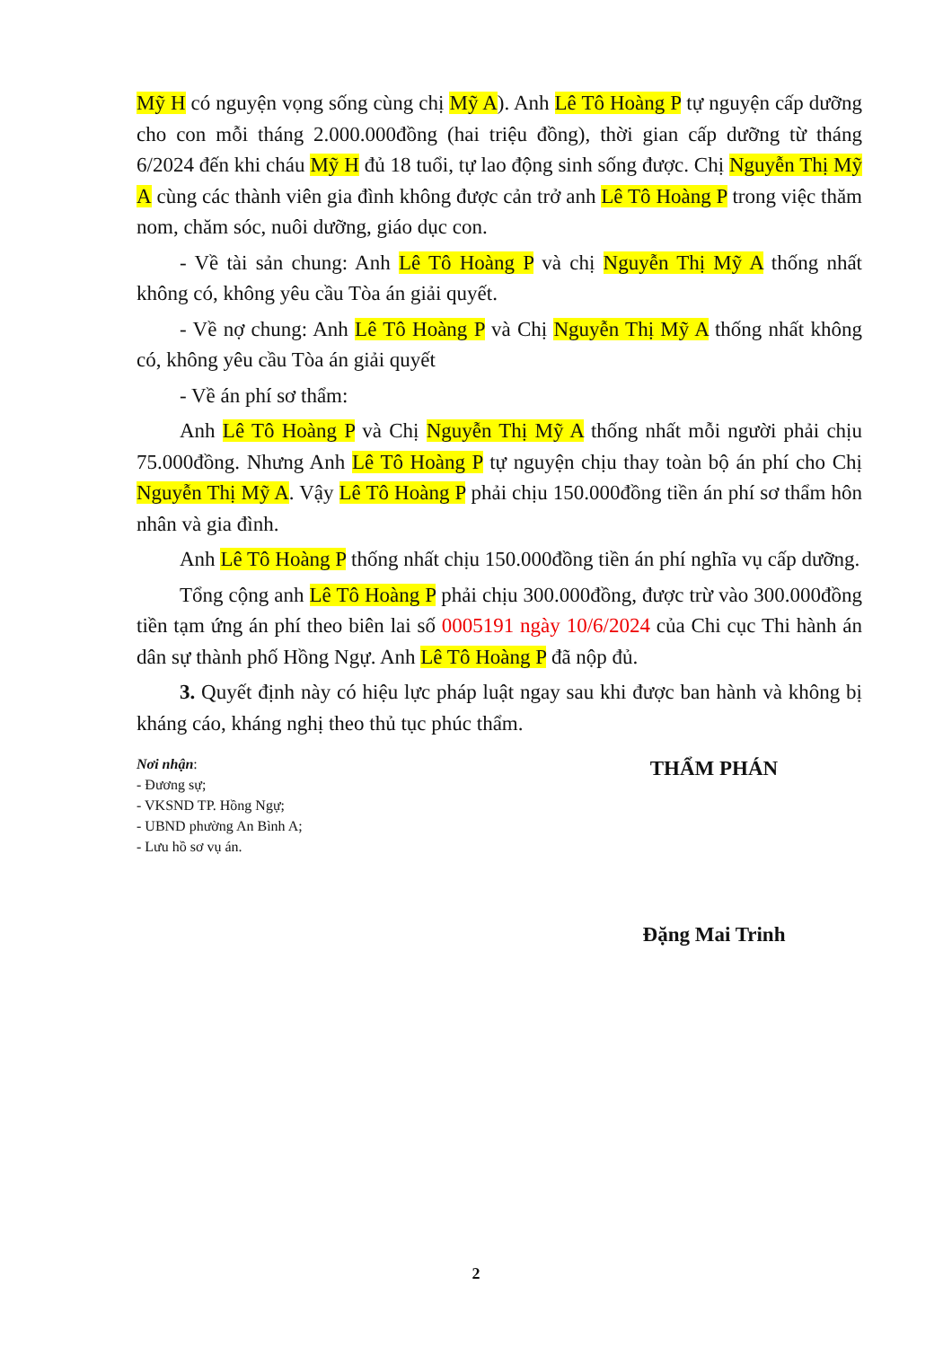Mỹ H có nguyện vọng sống cùng chị Mỹ A). Anh Lê Tô Hoàng P tự nguyện cấp dưỡng cho con mỗi tháng 2.000.000đồng (hai triệu đồng), thời gian cấp dưỡng từ tháng 6/2024 đến khi cháu Mỹ H đủ 18 tuổi, tự lao động sinh sống được. Chị Nguyễn Thị Mỹ A cùng các thành viên gia đình không được cản trở anh Lê Tô Hoàng P trong việc thăm nom, chăm sóc, nuôi dưỡng, giáo dục con.
- Về tài sản chung: Anh Lê Tô Hoàng P và chị Nguyễn Thị Mỹ A thống nhất không có, không yêu cầu Tòa án giải quyết.
- Về nợ chung: Anh Lê Tô Hoàng P và Chị Nguyễn Thị Mỹ A thống nhất không có, không yêu cầu Tòa án giải quyết
- Về án phí sơ thẩm:
Anh Lê Tô Hoàng P và Chị Nguyễn Thị Mỹ A thống nhất mỗi người phải chịu 75.000đồng. Nhưng Anh Lê Tô Hoàng P tự nguyện chịu thay toàn bộ án phí cho Chị Nguyễn Thị Mỹ A. Vậy Lê Tô Hoàng P phải chịu 150.000đồng tiền án phí sơ thẩm hôn nhân và gia đình.
Anh Lê Tô Hoàng P thống nhất chịu 150.000đồng tiền án phí nghĩa vụ cấp dưỡng.
Tổng cộng anh Lê Tô Hoàng P phải chịu 300.000đồng, được trừ vào 300.000đồng tiền tạm ứng án phí theo biên lai số 0005191 ngày 10/6/2024 của Chi cục Thi hành án dân sự thành phố Hồng Ngự. Anh Lê Tô Hoàng P đã nộp đủ.
3. Quyết định này có hiệu lực pháp luật ngay sau khi được ban hành và không bị kháng cáo, kháng nghị theo thủ tục phúc thẩm.
Nơi nhận:
- Đương sự;
- VKSND TP. Hồng Ngự;
- UBND phường An Bình A;
- Lưu hồ sơ vụ án.
THẨM PHÁN
Đặng Mai Trinh
2